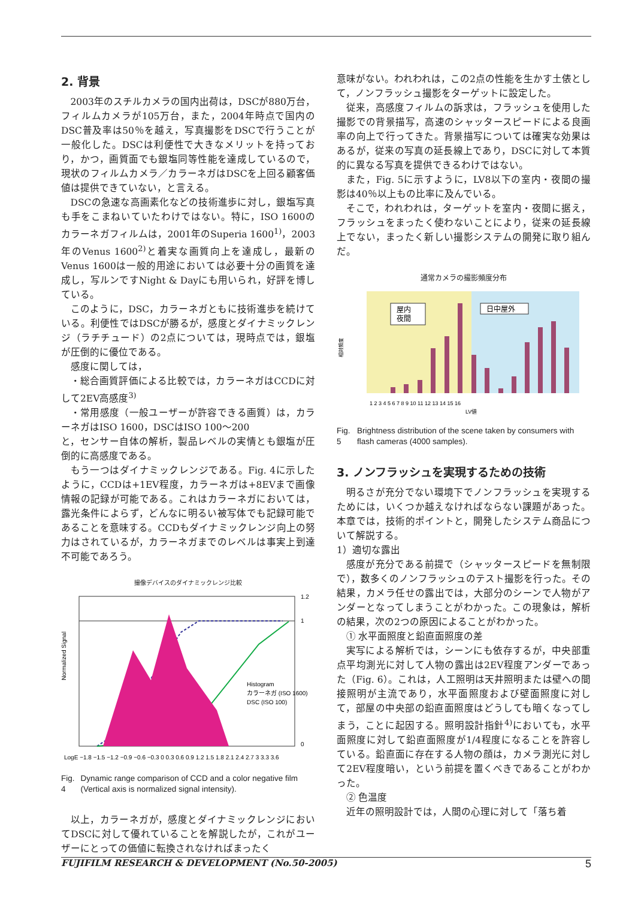2. 背景
2003年のスチルカメラの国内出荷は，DSCが880万台，フィルムカメラが105万台，また，2004年時点で国内のDSC普及率は50％を越え，写真撮影をDSCで行うことが一般化した。DSCは利便性で大きなメリットを持っており，かつ，画質面でも銀塩同等性能を達成しているので，現状のフィルムカメラ／カラーネガはDSCを上回る顧客価値は提供できていない，と言える。
DSCの急速な高画素化などの技術進歩に対し，銀塩写真も手をこまねいていたわけではない。特に，ISO 1600のカラーネガフィルムは，2001年のSuperia 1600<sup>1)</sup>，2003年のVenus 1600<sup>2)</sup>と着実な画質向上を達成し，最新のVenus 1600は一般的用途においては必要十分の画質を達成し，写ルンですNight & Dayにも用いられ，好評を博している。
このように，DSC，カラーネガともに技術進歩を続けている。利便性ではDSCが勝るが，感度とダイナミックレンジ（ラチチュード）の2点については，現時点では，銀塩が圧倒的に優位である。
感度に関しては，
・総合画質評価による比較では，カラーネガはCCDに対して2EV高感度<sup>3)</sup>
・常用感度（一般ユーザーが許容できる画質）は，カラーネガはISO 1600，DSCはISO 100～200
と，センサー自体の解析，製品レベルの実情とも銀塩が圧倒的に高感度である。
もう一つはダイナミックレンジである。Fig. 4に示したように，CCDは+1EV程度，カラーネガは+8EVまで画像情報の記録が可能である。これはカラーネガにおいては，露光条件によらず，どんなに明るい被写体でも記録可能であることを意味する。CCDもダイナミックレンジ向上の努力はされているが，カラーネガまでのレベルは事実上到達不可能であろう。
撮像デバイスのダイナミックレンジ比較
Normalized Signal
1.2
1
0
Histogram
カラーネガ (ISO 1600)
DSC (ISO 100)
LogE −1.8 −1.5 −1.2 −0.9 −0.6 −0.3 0 0.3 0.6 0.9 1.2 1.5 1.8 2.1 2.4 2.7 3 3.3 3.6
Fig. 4 Dynamic range comparison of CCD and a color negative film (Vertical axis is normalized signal intensity).
以上，カラーネガが，感度とダイナミックレンジにおいてDSCに対して優れていることを解説したが，これがユーザーにとっての価値に転換されなければまったく
意味がない。われわれは，この2点の性能を生かす土俵として，ノンフラッシュ撮影をターゲットに設定した。
従来，高感度フィルムの訴求は，フラッシュを使用した撮影での背景描写，高速のシャッタースピードによる良画率の向上で行ってきた。背景描写については確実な効果はあるが，従来の写真の延長線上であり，DSCに対して本質的に異なる写真を提供できるわけではない。
また，Fig. 5に示すように，LV8以下の室内・夜間の撮影は40％以上もの比率に及んでいる。
そこで，われわれは，ターゲットを室内・夜間に据え，フラッシュをまったく使わないことにより，従来の延長線上でない，まったく新しい撮影システムの開発に取り組んだ。
通常カメラの撮影頻度分布
屋内
夜間
日中屋外
相対頻度
1 2 3 4 5 6 7 8 9 10 11 12 13 14 15 16
LV値
Fig. 5 Brightness distribution of the scene taken by consumers with flash cameras (4000 samples).
3. ノンフラッシュを実現するための技術
明るさが充分でない環境下でノンフラッシュを実現するためには，いくつか越えなければならない課題があった。本章では，技術的ポイントと，開発したシステム商品について解説する。
1）適切な露出
感度が充分である前提で（シャッタースピードを無制限で），数多くのノンフラッシュのテスト撮影を行った。その結果，カメラ任せの露出では，大部分のシーンで人物がアンダーとなってしまうことがわかった。この現象は，解析の結果，次の2つの原因によることがわかった。
① 水平面照度と鉛直面照度の差
実写による解析では，シーンにも依存するが，中央部重点平均測光に対して人物の露出は2EV程度アンダーであった（Fig. 6）。これは，人工照明は天井照明または壁への間接照明が主流であり，水平面照度および壁面照度に対して，部屋の中央部の鉛直面照度はどうしても暗くなってしまう，ことに起因する。照明設計指針<sup>4)</sup>においても，水平面照度に対して鉛直面照度が1/4程度になることを許容している。鉛直面に存在する人物の顔は，カメラ測光に対して2EV程度暗い，という前提を置くべきであることがわかった。
② 色温度
近年の照明設計では，人間の心理に対して「落ち着
FUJIFILM RESEARCH & DEVELOPMENT (No.50-2005) 5